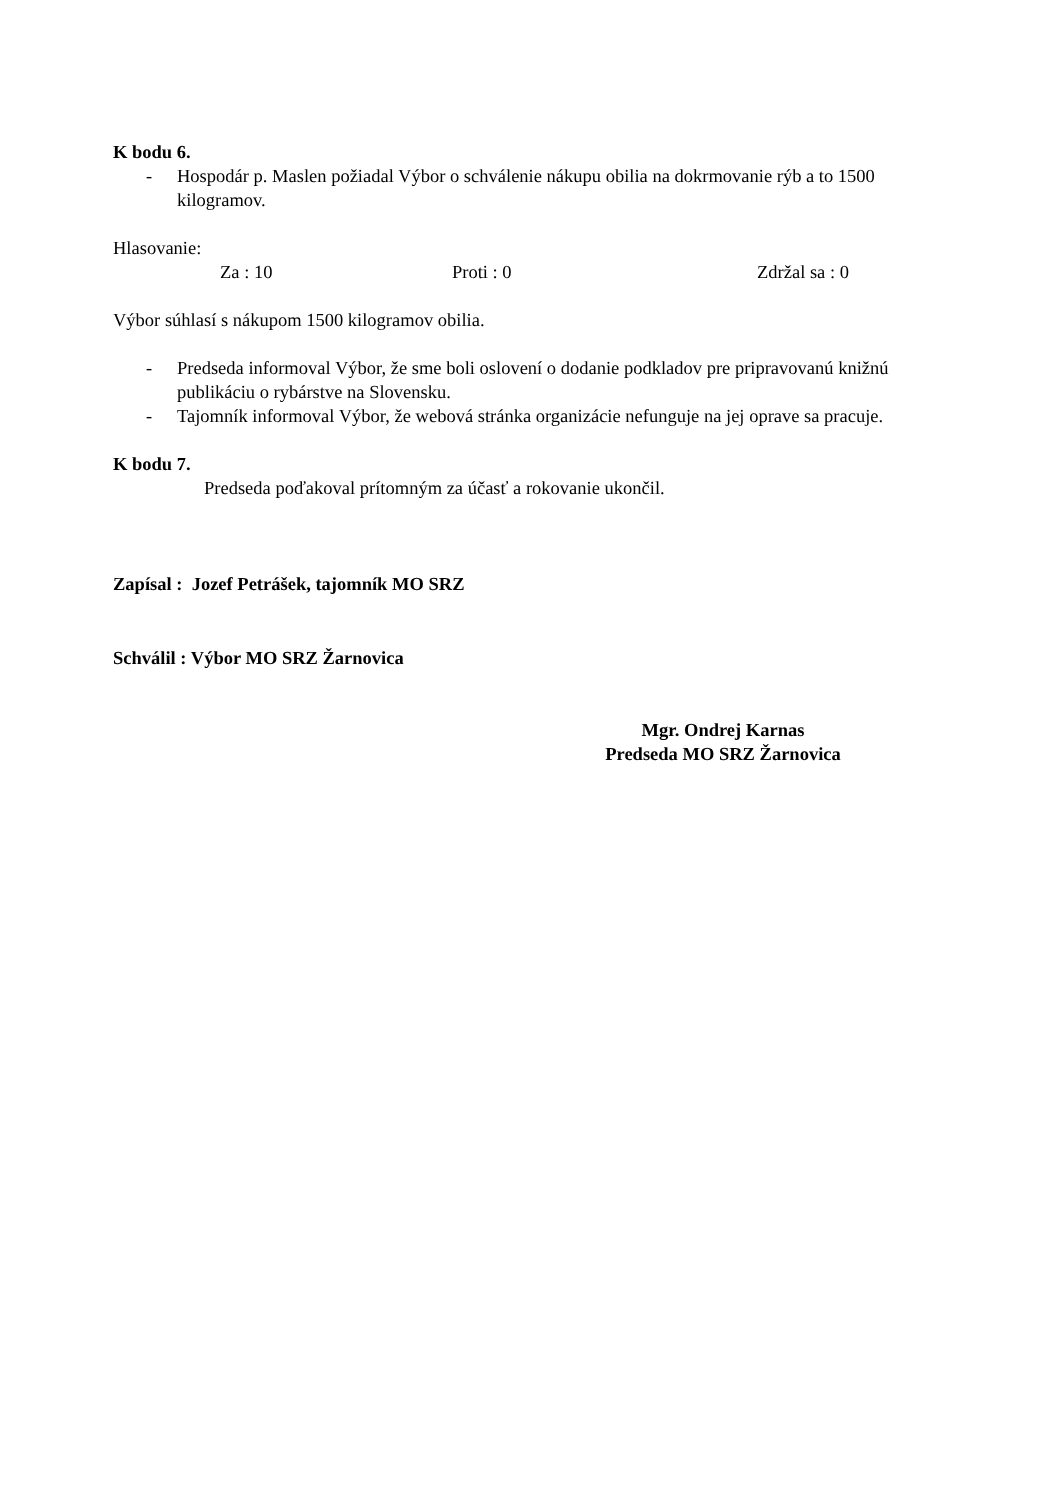K bodu 6.
- Hospodár p. Maslen požiadal Výbor o schválenie nákupu obilia na dokrmovanie rýb a to 1500 kilogramov.
Hlasovanie:
Za : 10 Proti : 0 Zdržal sa : 0
Výbor súhlasí s nákupom 1500 kilogramov obilia.
- Predseda informoval Výbor, že sme boli oslovení o dodanie podkladov pre pripravovanú knižnú publikáciu o rybárstve na Slovensku.
- Tajomník informoval Výbor, že webová stránka organizácie nefunguje na jej oprave sa pracuje.
K bodu 7.
Predseda poďakoval prítomným za účasť a rokovanie ukončil.
Zapísal : Jozef Petrášek, tajomník MO SRZ
Schválil : Výbor MO SRZ Žarnovica
Mgr. Ondrej Karnas
Predseda MO SRZ Žarnovica